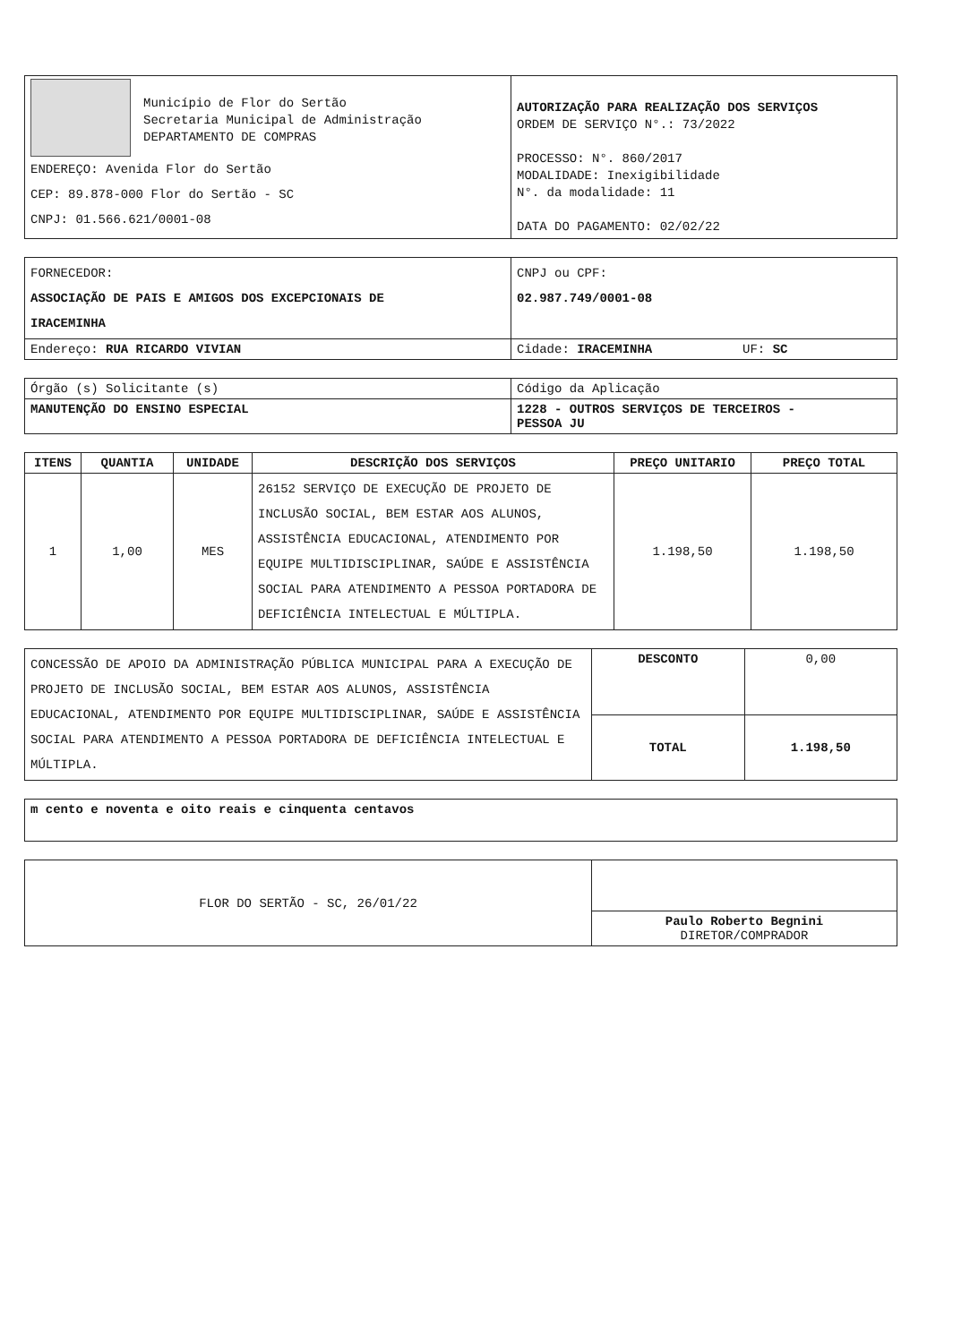| Município de Flor do Sertão Secretaria Municipal de Administração DEPARTAMENTO DE COMPRAS ENDEREÇO: Avenida Flor do Sertão CEP: 89.878-000 Flor do Sertão - SC CNPJ: 01.566.621/0001-08 | AUTORIZAÇÃO PARA REALIZAÇÃO DOS SERVIÇOS ORDEM DE SERVIÇO N°.: 73/2022 PROCESSO: N°. 860/2017 MODALIDADE: Inexigibilidade N°. da modalidade: 11 DATA DO PAGAMENTO: 02/02/22 |
| FORNECEDOR: ASSOCIAÇÃO DE PAIS E AMIGOS DOS EXCEPCIONAIS DE IRACEMINHA | CNPJ ou CPF: 02.987.749/0001-08 |
| Endereço: RUA RICARDO VIVIAN | Cidade: IRACEMINHA UF: SC |
| Órgão (s) Solicitante (s) | Código da Aplicação |
| MANUTENÇÃO DO ENSINO ESPECIAL | 1228 - OUTROS SERVIÇOS DE TERCEIROS - PESSOA JU |
| ITENS | QUANTIA | UNIDADE | DESCRIÇÃO DOS SERVIÇOS | PREÇO UNITARIO | PREÇO TOTAL |
| --- | --- | --- | --- | --- | --- |
| 1 | 1,00 | MES | 26152 SERVIÇO DE EXECUÇÃO DE PROJETO DE INCLUSÃO SOCIAL, BEM ESTAR AOS ALUNOS, ASSISTÊNCIA EDUCACIONAL, ATENDIMENTO POR EQUIPE MULTIDISCIPLINAR, SAÚDE E ASSISTÊNCIA SOCIAL PARA ATENDIMENTO A PESSOA PORTADORA DE DEFICIÊNCIA INTELECTUAL E MÚLTIPLA. | 1.198,50 | 1.198,50 |
| CONCESSÃO DE APOIO DA ADMINISTRAÇÃO PÚBLICA MUNICIPAL PARA A EXECUÇÃO DE PROJETO DE INCLUSÃO SOCIAL, BEM ESTAR AOS ALUNOS, ASSISTÊNCIA EDUCACIONAL, ATENDIMENTO POR EQUIPE MULTIDISCIPLINAR, SAÚDE E ASSISTÊNCIA SOCIAL PARA ATENDIMENTO A PESSOA PORTADORA DE DEFICIÊNCIA INTELECTUAL E MÚLTIPLA. | DESCONTO | 0,00 |
| | TOTAL | 1.198,50 |
| m cento e noventa e oito reais e cinquenta centavos |
| FLOR DO SERTÃO - SC, 26/01/22 | |
| | Paulo Roberto Begnini DIRETOR/COMPRADOR |